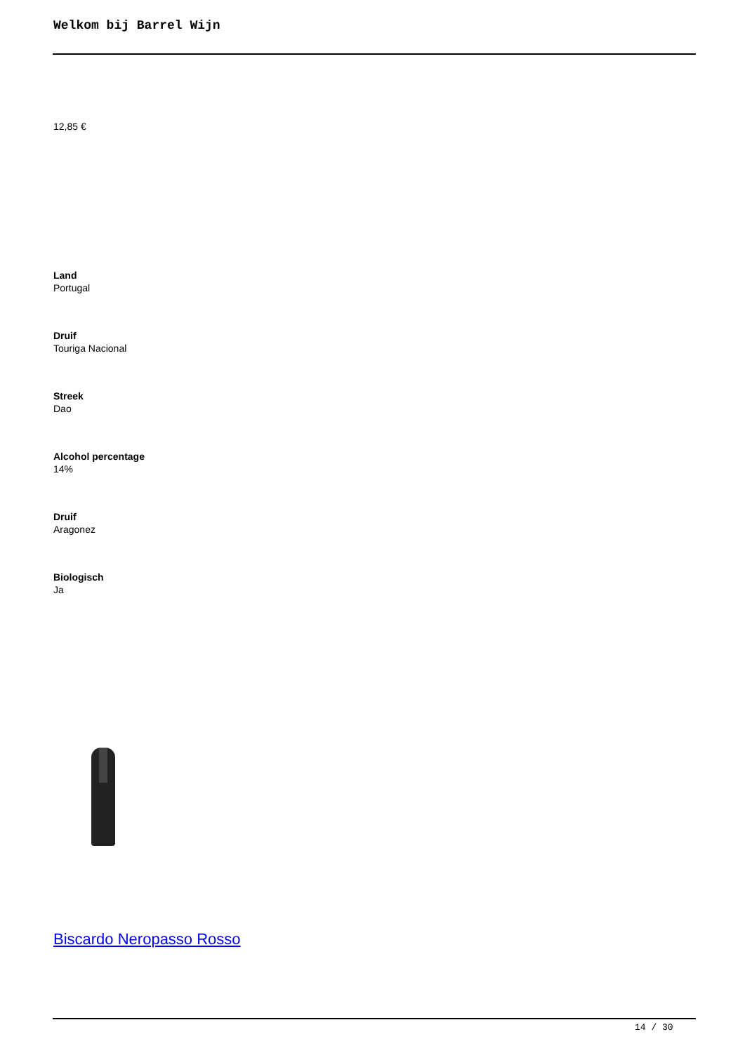Welkom bij Barrel Wijn
12,85 €
Land
Portugal
Druif
Touriga Nacional
Streek
Dao
Alcohol percentage
14%
Druif
Aragonez
Biologisch
Ja
Biscardo Neropasso Rosso
14 / 30